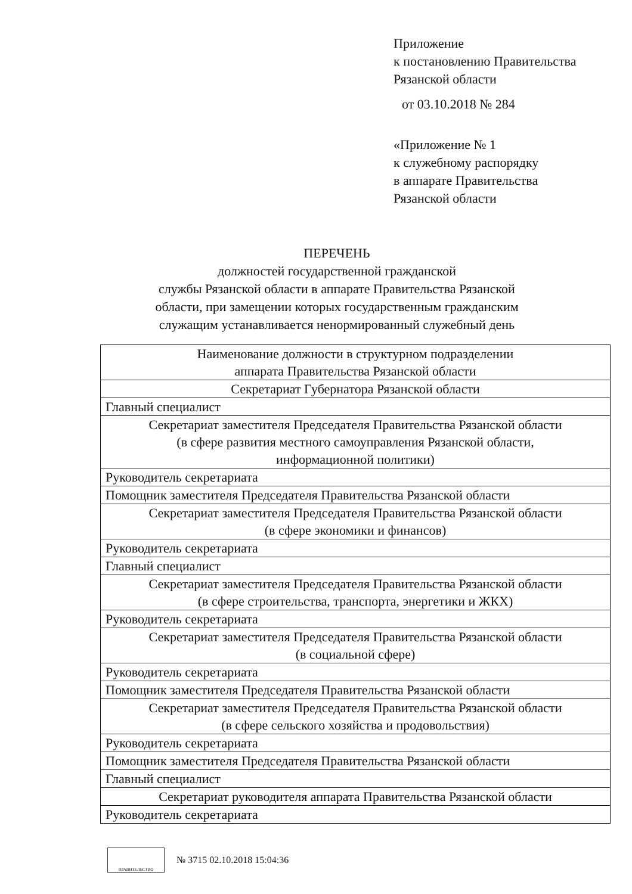Приложение
к постановлению Правительства
Рязанской области
от 03.10.2018 № 284
«Приложение № 1
к служебному распорядку
в аппарате Правительства
Рязанской области
ПЕРЕЧЕНЬ
должностей государственной гражданской
службы Рязанской области в аппарате Правительства Рязанской
области, при замещении которых государственным гражданским
служащим устанавливается ненормированный служебный день
| Наименование должности в структурном подразделении аппарата Правительства Рязанской области |
| Секретариат Губернатора Рязанской области |
| Главный специалист |
| Секретариат заместителя Председателя Правительства Рязанской области (в сфере развития местного самоуправления Рязанской области, информационной политики) |
| Руководитель секретариата |
| Помощник заместителя Председателя Правительства Рязанской области |
| Секретариат заместителя Председателя Правительства Рязанской области (в сфере экономики и финансов) |
| Руководитель секретариата |
| Главный специалист |
| Секретариат заместителя Председателя Правительства Рязанской области (в сфере строительства, транспорта, энергетики и ЖКХ) |
| Руководитель секретариата |
| Секретариат заместителя Председателя Правительства Рязанской области (в социальной сфере) |
| Руководитель секретариата |
| Помощник заместителя Председателя Правительства Рязанской области |
| Секретариат заместителя Председателя Правительства Рязанской области (в сфере сельского хозяйства и продовольствия) |
| Руководитель секретариата |
| Помощник заместителя Председателя Правительства Рязанской области |
| Главный специалист |
| Секретариат руководителя аппарата Правительства Рязанской области |
| Руководитель секретариата |
ПРАВИТЕЛЬСТВО
№ 3715 02.10.2018 15:04:36